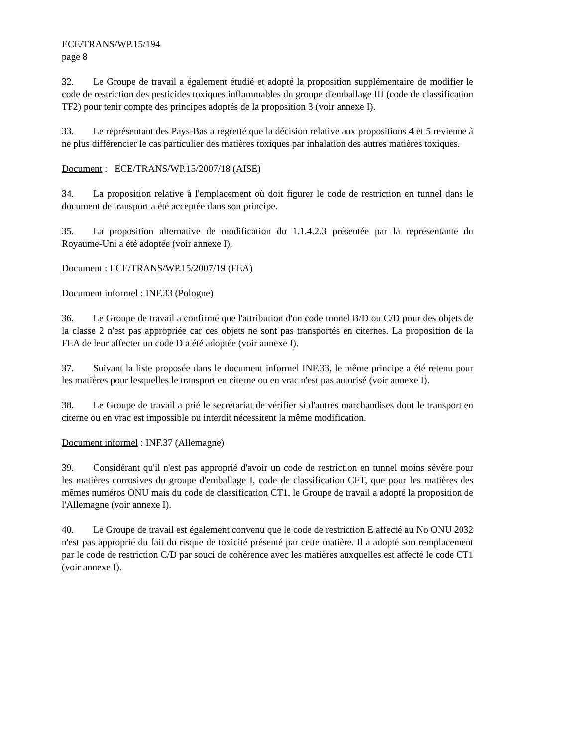ECE/TRANS/WP.15/194
page 8
32. Le Groupe de travail a également étudié et adopté la proposition supplémentaire de modifier le code de restriction des pesticides toxiques inflammables du groupe d'emballage III (code de classification TF2) pour tenir compte des principes adoptés de la proposition 3 (voir annexe I).
33. Le représentant des Pays-Bas a regretté que la décision relative aux propositions 4 et 5 revienne à ne plus différencier le cas particulier des matières toxiques par inhalation des autres matières toxiques.
Document : ECE/TRANS/WP.15/2007/18 (AISE)
34. La proposition relative à l'emplacement où doit figurer le code de restriction en tunnel dans le document de transport a été acceptée dans son principe.
35. La proposition alternative de modification du 1.1.4.2.3 présentée par la représentante du Royaume-Uni a été adoptée (voir annexe I).
Document : ECE/TRANS/WP.15/2007/19 (FEA)
Document informel : INF.33 (Pologne)
36. Le Groupe de travail a confirmé que l'attribution d'un code tunnel B/D ou C/D pour des objets de la classe 2 n'est pas appropriée car ces objets ne sont pas transportés en citernes. La proposition de la FEA de leur affecter un code D a été adoptée (voir annexe I).
37. Suivant la liste proposée dans le document informel INF.33, le même principe a été retenu pour les matières pour lesquelles le transport en citerne ou en vrac n'est pas autorisé (voir annexe I).
38. Le Groupe de travail a prié le secrétariat de vérifier si d'autres marchandises dont le transport en citerne ou en vrac est impossible ou interdit nécessitent la même modification.
Document informel : INF.37 (Allemagne)
39. Considérant qu'il n'est pas approprié d'avoir un code de restriction en tunnel moins sévère pour les matières corrosives du groupe d'emballage I, code de classification CFT, que pour les matières des mêmes numéros ONU mais du code de classification CT1, le Groupe de travail a adopté la proposition de l'Allemagne (voir annexe I).
40. Le Groupe de travail est également convenu que le code de restriction E affecté au No ONU 2032 n'est pas approprié du fait du risque de toxicité présenté par cette matière. Il a adopté son remplacement par le code de restriction C/D par souci de cohérence avec les matières auxquelles est affecté le code CT1 (voir annexe I).